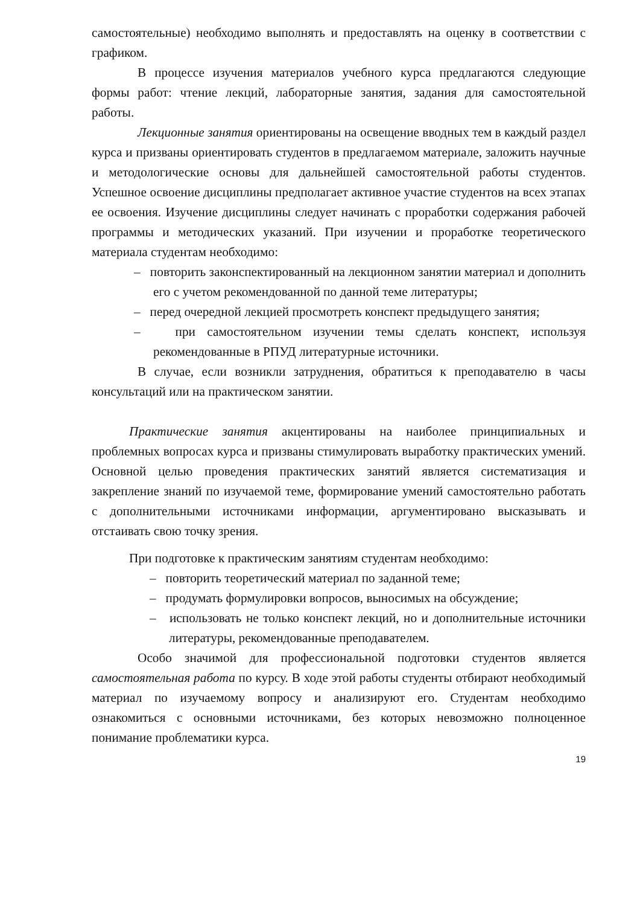самостоятельные) необходимо выполнять и предоставлять на оценку в соответствии с графиком.
В процессе изучения материалов учебного курса предлагаются следующие формы работ: чтение лекций, лабораторные занятия, задания для самостоятельной работы.
Лекционные занятия ориентированы на освещение вводных тем в каждый раздел курса и призваны ориентировать студентов в предлагаемом материале, заложить научные и методологические основы для дальнейшей самостоятельной работы студентов. Успешное освоение дисциплины предполагает активное участие студентов на всех этапах ее освоения. Изучение дисциплины следует начинать с проработки содержания рабочей программы и методических указаний. При изучении и проработке теоретического материала студентам необходимо:
– повторить законспектированный на лекционном занятии материал и дополнить его с учетом рекомендованной по данной теме литературы;
– перед очередной лекцией просмотреть конспект предыдущего занятия;
– при самостоятельном изучении темы сделать конспект, используя рекомендованные в РПУД литературные источники.
В случае, если возникли затруднения, обратиться к преподавателю в часы консультаций или на практическом занятии.
Практические занятия акцентированы на наиболее принципиальных и проблемных вопросах курса и призваны стимулировать выработку практических умений. Основной целью проведения практических занятий является систематизация и закрепление знаний по изучаемой теме, формирование умений самостоятельно работать с дополнительными источниками информации, аргументировано высказывать и отстаивать свою точку зрения.
При подготовке к практическим занятиям студентам необходимо:
– повторить теоретический материал по заданной теме;
– продумать формулировки вопросов, выносимых на обсуждение;
– использовать не только конспект лекций, но и дополнительные источники литературы, рекомендованные преподавателем.
Особо значимой для профессиональной подготовки студентов является самостоятельная работа по курсу. В ходе этой работы студенты отбирают необходимый материал по изучаемому вопросу и анализируют его. Студентам необходимо ознакомиться с основными источниками, без которых невозможно полноценное понимание проблематики курса.
19